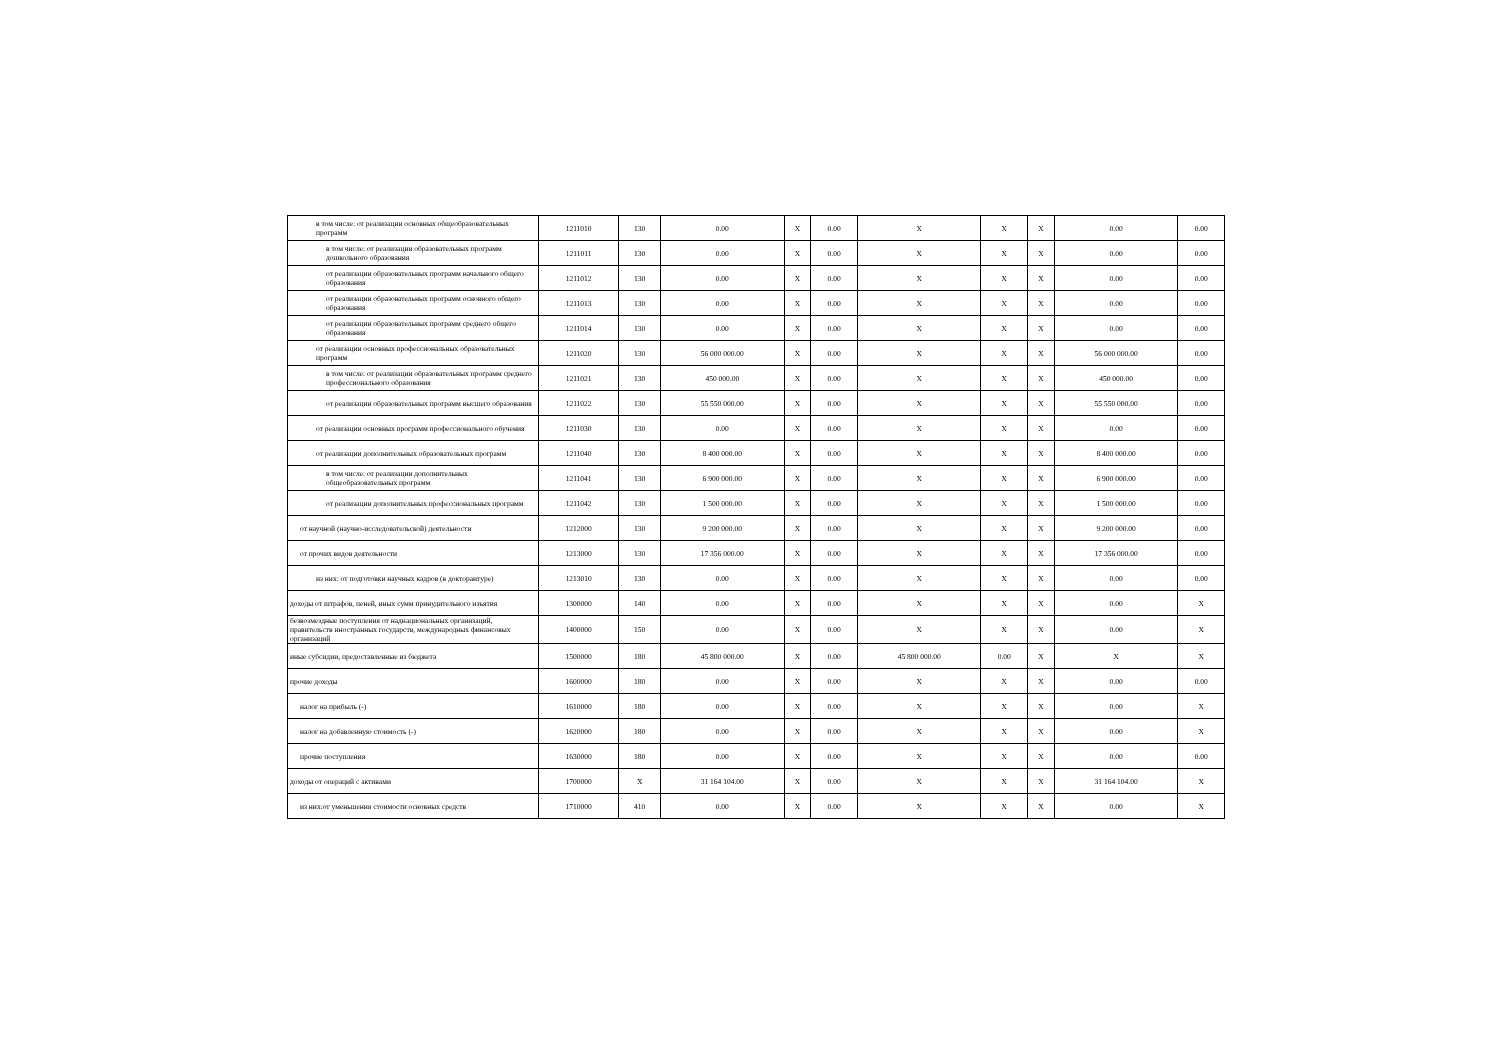| в том числе: от реализации основных общеобразовательных программ | 1211010 | 130 | 0.00 | X | 0.00 | X | X | X | 0.00 | 0.00 |
| в том числе: от реализации образовательных программ дошкольного образования | 1211011 | 130 | 0.00 | X | 0.00 | X | X | X | 0.00 | 0.00 |
| от реализации образовательных программ начального общего образования | 1211012 | 130 | 0.00 | X | 0.00 | X | X | X | 0.00 | 0.00 |
| от реализации образовательных программ основного общего образования | 1211013 | 130 | 0.00 | X | 0.00 | X | X | X | 0.00 | 0.00 |
| от реализации образовательных программ среднего общего образования | 1211014 | 130 | 0.00 | X | 0.00 | X | X | X | 0.00 | 0.00 |
| от реализации основных профессиональных образовательных программ | 1211020 | 130 | 56 000 000.00 | X | 0.00 | X | X | X | 56 000 000.00 | 0.00 |
| в том числе: от реализации образовательных программ среднего профессионального образования | 1211021 | 130 | 450 000.00 | X | 0.00 | X | X | X | 450 000.00 | 0.00 |
| от реализации образовательных программ высшего образования | 1211022 | 130 | 55 550 000.00 | X | 0.00 | X | X | X | 55 550 000.00 | 0.00 |
| от реализации основных программ профессионального обучения | 1211030 | 130 | 0.00 | X | 0.00 | X | X | X | 0.00 | 0.00 |
| от реализации дополнительных образовательных программ | 1211040 | 130 | 8 400 000.00 | X | 0.00 | X | X | X | 8 400 000.00 | 0.00 |
| в том числе: от реализации дополнительных общеобразовательных программ | 1211041 | 130 | 6 900 000.00 | X | 0.00 | X | X | X | 6 900 000.00 | 0.00 |
| от реализации дополнительных профессиональных программ | 1211042 | 130 | 1 500 000.00 | X | 0.00 | X | X | X | 1 500 000.00 | 0.00 |
| от научной (научно-исследовательской) деятельности | 1212000 | 130 | 9 200 000.00 | X | 0.00 | X | X | X | 9 200 000.00 | 0.00 |
| от прочих видов деятельности | 1213000 | 130 | 17 356 000.00 | X | 0.00 | X | X | X | 17 356 000.00 | 0.00 |
| из них: от подготовки научных кадров (в докторантуре) | 1213010 | 130 | 0.00 | X | 0.00 | X | X | X | 0.00 | 0.00 |
| доходы от штрафов, пеней, иных сумм принудительного изъятия | 1300000 | 140 | 0.00 | X | 0.00 | X | X | X | 0.00 | X |
| безвозмездные поступления от наднациональных организаций, правительств иностранных государств, международных финансовых организаций | 1400000 | 150 | 0.00 | X | 0.00 | X | X | X | 0.00 | X |
| иные субсидии, предоставленные из бюджета | 1500000 | 180 | 45 800 000.00 | X | 0.00 | 45 800 000.00 | 0.00 | X | X | X |
| прочие доходы | 1600000 | 180 | 0.00 | X | 0.00 | X | X | X | 0.00 | 0.00 |
| налог на прибыль (-) | 1610000 | 180 | 0.00 | X | 0.00 | X | X | X | 0.00 | X |
| налог на добавленную стоимость (-) | 1620000 | 180 | 0.00 | X | 0.00 | X | X | X | 0.00 | X |
| прочие поступления | 1630000 | 180 | 0.00 | X | 0.00 | X | X | X | 0.00 | 0.00 |
| доходы от операций с активами | 1700000 | X | 31 164 104.00 | X | 0.00 | X | X | X | 31 164 104.00 | X |
| из них:от уменьшения стоимости основных средств | 1710000 | 410 | 0.00 | X | 0.00 | X | X | X | 0.00 | X |